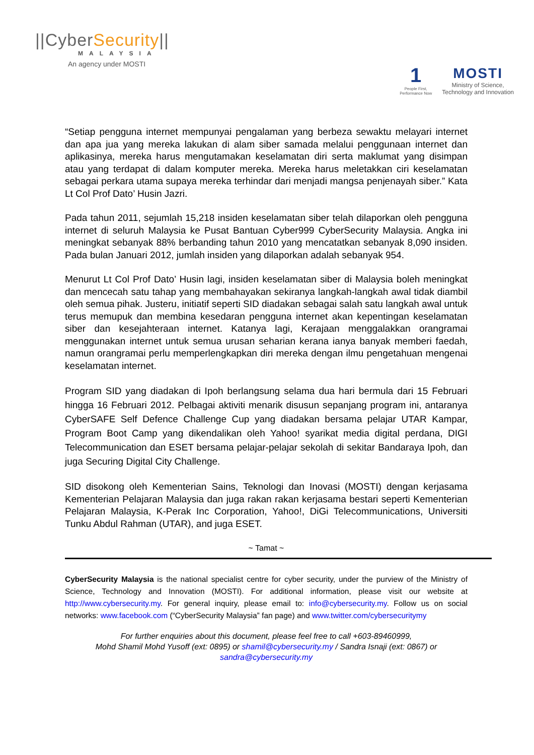||CyberSecurity||
MALAYSIA
An agency under MOSTI
1
People First,
Performance Now
MOSTI
Ministry of Science,
Technology and Innovation
“Setiap pengguna internet mempunyai pengalaman yang berbeza sewaktu melayari internet dan apa jua yang mereka lakukan di alam siber samada melalui penggunaan internet dan aplikasinya, mereka harus mengutamakan keselamatan diri serta maklumat yang disimpan atau yang terdapat di dalam komputer mereka. Mereka harus meletakkan ciri keselamatan sebagai perkara utama supaya mereka terhindar dari menjadi mangsa penjenayah siber.” Kata Lt Col Prof Dato’ Husin Jazri.
Pada tahun 2011, sejumlah 15,218 insiden keselamatan siber telah dilaporkan oleh pengguna internet di seluruh Malaysia ke Pusat Bantuan Cyber999 CyberSecurity Malaysia. Angka ini meningkat sebanyak 88% berbanding tahun 2010 yang mencatatkan sebanyak 8,090 insiden. Pada bulan Januari 2012, jumlah insiden yang dilaporkan adalah sebanyak 954.
Menurut Lt Col Prof Dato’ Husin lagi, insiden keselamatan siber di Malaysia boleh meningkat dan mencecah satu tahap yang membahayakan sekiranya langkah-langkah awal tidak diambil oleh semua pihak. Justeru, initiatif seperti SID diadakan sebagai salah satu langkah awal untuk terus memupuk dan membina kesedaran pengguna internet akan kepentingan keselamatan siber dan kesejahteraan internet. Katanya lagi, Kerajaan menggalakkan orangramai menggunakan internet untuk semua urusan seharian kerana ianya banyak memberi faedah, namun orangramai perlu memperlengkapkan diri mereka dengan ilmu pengetahuan mengenai keselamatan internet.
Program SID yang diadakan di Ipoh berlangsung selama dua hari bermula dari 15 Februari hingga 16 Februari 2012. Pelbagai aktiviti menarik disusun sepanjang program ini, antaranya CyberSAFE Self Defence Challenge Cup yang diadakan bersama pelajar UTAR Kampar, Program Boot Camp yang dikendalikan oleh Yahoo! syarikat media digital perdana, DIGI Telecommunication dan ESET bersama pelajar-pelajar sekolah di sekitar Bandaraya Ipoh, dan juga Securing Digital City Challenge.
SID disokong oleh Kementerian Sains, Teknologi dan Inovasi (MOSTI) dengan kerjasama Kementerian Pelajaran Malaysia dan juga rakan rakan kerjasama bestari seperti Kementerian Pelajaran Malaysia, K-Perak Inc Corporation, Yahoo!, DiGi Telecommunications, Universiti Tunku Abdul Rahman (UTAR), and juga ESET.
~ Tamat ~
CyberSecurity Malaysia is the national specialist centre for cyber security, under the purview of the Ministry of Science, Technology and Innovation (MOSTI). For additional information, please visit our website at http://www.cybersecurity.my. For general inquiry, please email to: info@cybersecurity.my. Follow us on social networks: www.facebook.com (“CyberSecurity Malaysia” fan page) and www.twitter.com/cybersecuritymy
For further enquiries about this document, please feel free to call +603-89460999,
Mohd Shamil Mohd Yusoff (ext: 0895) or shamil@cybersecurity.my / Sandra Isnaji (ext: 0867) or
sandra@cybersecurity.my